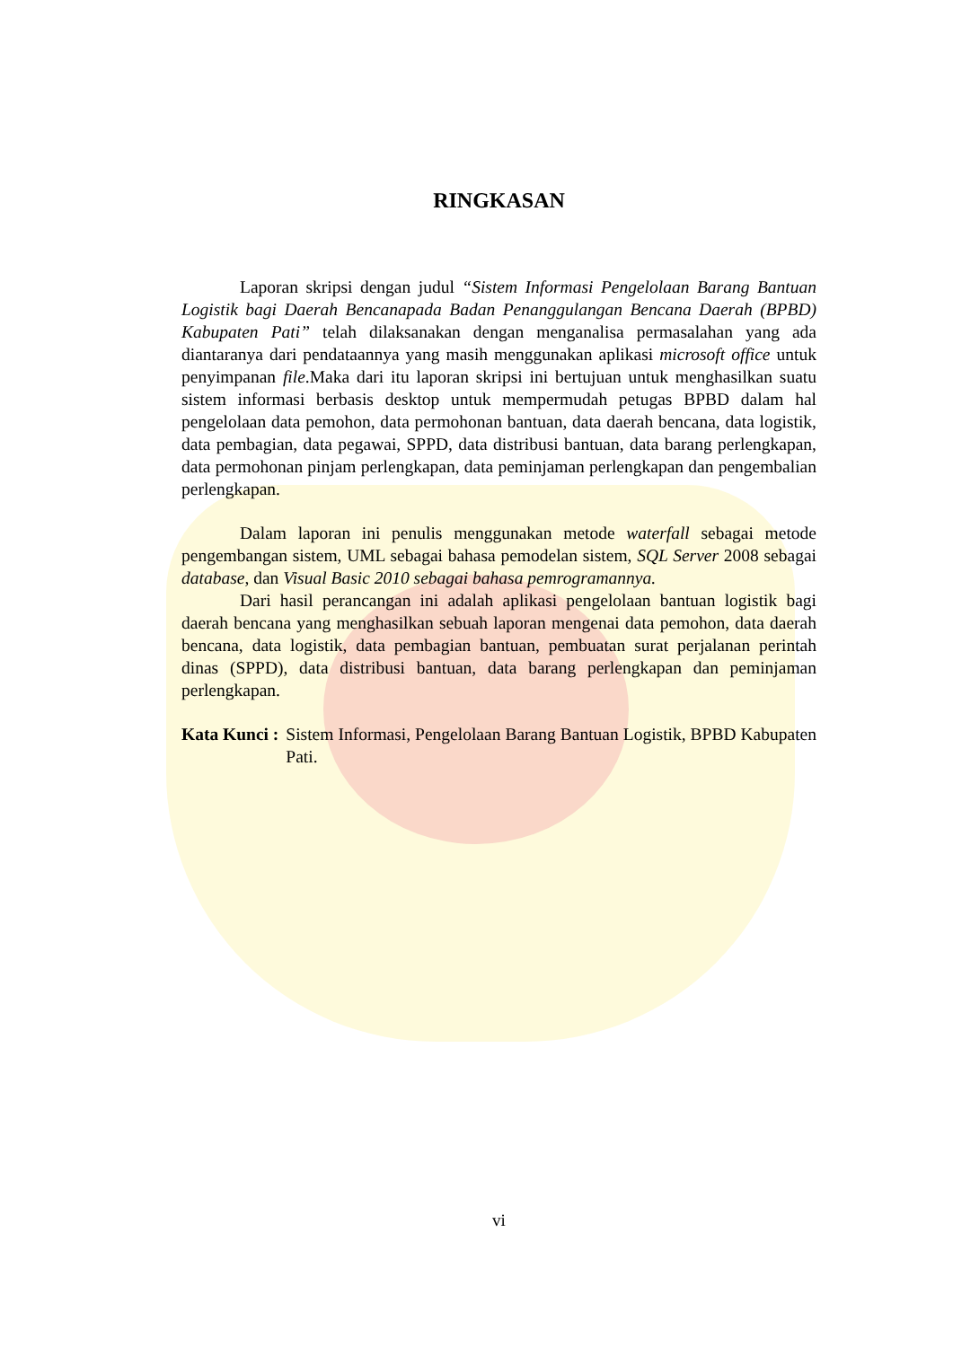RINGKASAN
Laporan skripsi dengan judul “Sistem Informasi Pengelolaan Barang Bantuan Logistik bagi Daerah Bencanapada Badan Penanggulangan Bencana Daerah (BPBD) Kabupaten Pati” telah dilaksanakan dengan menganalisa permasalahan yang ada diantaranya dari pendataannya yang masih menggunakan aplikasi microsoft office untuk penyimpanan file.Maka dari itu laporan skripsi ini bertujuan untuk menghasilkan suatu sistem informasi berbasis desktop untuk mempermudah petugas BPBD dalam hal pengelolaan data pemohon, data permohonan bantuan, data daerah bencana, data logistik, data pembagian, data pegawai, SPPD, data distribusi bantuan, data barang perlengkapan, data permohonan pinjam perlengkapan, data peminjaman perlengkapan dan pengembalian perlengkapan.
Dalam laporan ini penulis menggunakan metode waterfall sebagai metode pengembangan sistem, UML sebagai bahasa pemodelan sistem, SQL Server 2008 sebagai database, dan Visual Basic 2010 sebagai bahasa pemrogramannya.
Dari hasil perancangan ini adalah aplikasi pengelolaan bantuan logistik bagi daerah bencana yang menghasilkan sebuah laporan mengenai data pemohon, data daerah bencana, data logistik, data pembagian bantuan, pembuatan surat perjalanan perintah dinas (SPPD), data distribusi bantuan, data barang perlengkapan dan peminjaman perlengkapan.
Kata Kunci : Sistem Informasi, Pengelolaan Barang Bantuan Logistik, BPBD Kabupaten Pati.
vi